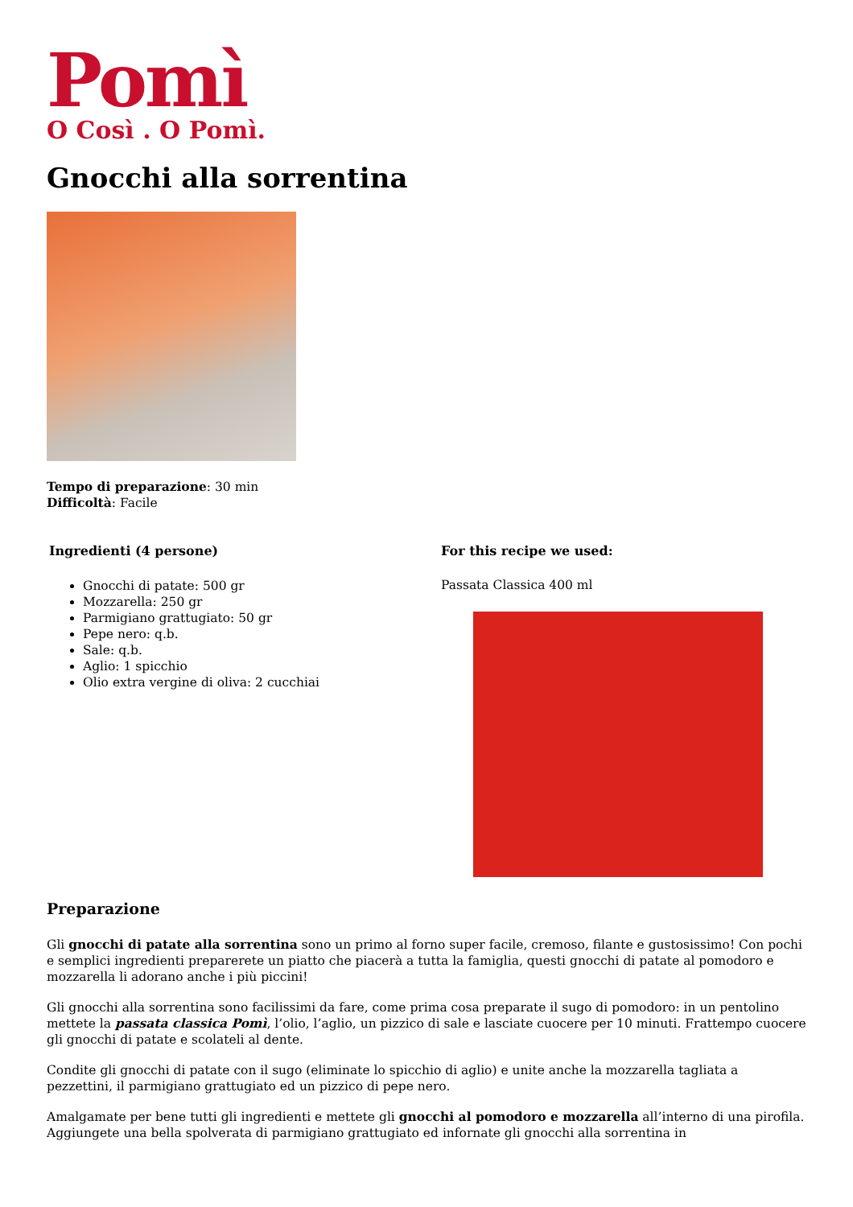Pomì
O Così . O Pomì.
Gnocchi alla sorrentina
Tempo di preparazione: 30 min
Difficoltà: Facile
Ingredienti (4 persone)
Gnocchi di patate: 500 gr
Mozzarella: 250 gr
Parmigiano grattugiato: 50 gr
Pepe nero: q.b.
Sale: q.b.
Aglio: 1 spicchio
Olio extra vergine di oliva: 2 cucchiai
For this recipe we used:
Passata Classica 400 ml
Preparazione
Gli gnocchi di patate alla sorrentina sono un primo al forno super facile, cremoso, filante e gustosissimo! Con pochi e semplici ingredienti preparerete un piatto che piacerà a tutta la famiglia, questi gnocchi di patate al pomodoro e mozzarella li adorano anche i più piccini!
Gli gnocchi alla sorrentina sono facilissimi da fare, come prima cosa preparate il sugo di pomodoro: in un pentolino mettete la passata classica Pomì, l’olio, l’aglio, un pizzico di sale e lasciate cuocere per 10 minuti. Frattempo cuocere gli gnocchi di patate e scolateli al dente.
Condite gli gnocchi di patate con il sugo (eliminate lo spicchio di aglio) e unite anche la mozzarella tagliata a pezzettini, il parmigiano grattugiato ed un pizzico di pepe nero.
Amalgamate per bene tutti gli ingredienti e mettete gli gnocchi al pomodoro e mozzarella all’interno di una pirofila. Aggiungete una bella spolverata di parmigiano grattugiato ed infornate gli gnocchi alla sorrentina in